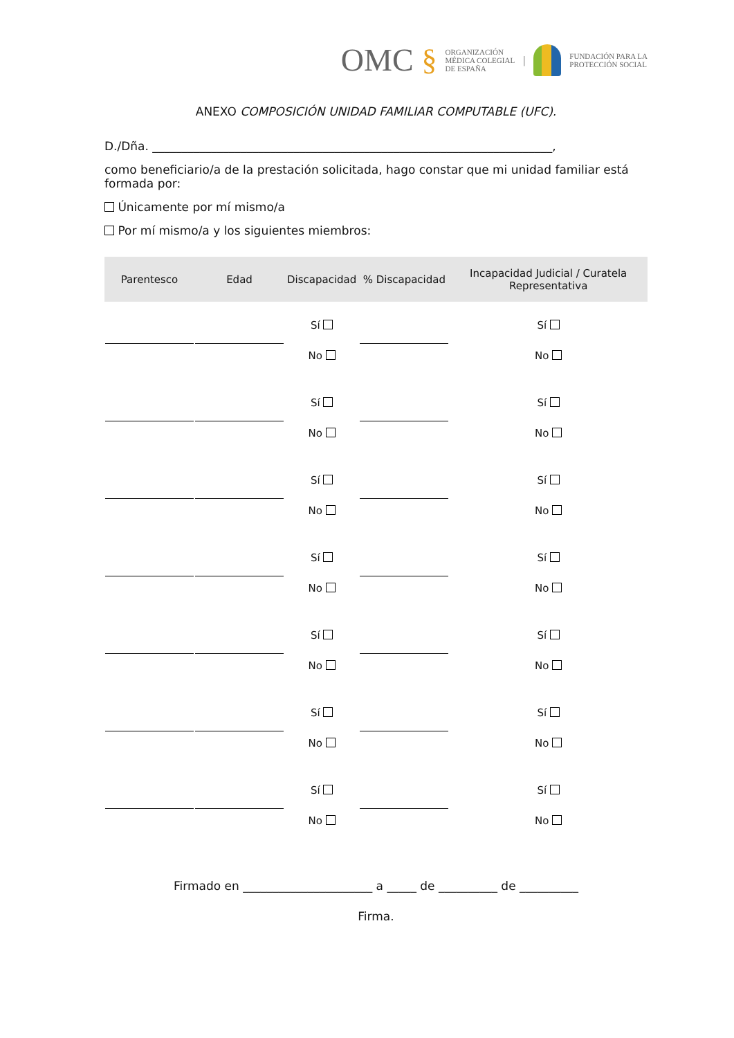OMC § ORGANIZACIÓN
MÉDICA COLEGIAL
DE ESPAÑA | FUNDACIÓN PARA LA
PROTECCIÓN SOCIAL
ANEXO COMPOSICIÓN UNIDAD FAMILIAR COMPUTABLE (UFC).
D./Dña. ____________________________________________________________________,
como beneficiario/a de la prestación solicitada, hago constar que mi unidad familiar está formada por:
Únicamente por mí mismo/a
Por mí mismo/a y los siguientes miembros:
| Parentesco | Edad | Discapacidad | % Discapacidad | Incapacidad Judicial / Curatela Representativa |
| --- | --- | --- | --- | --- |
| | | Sí No | | Sí No |
| | | Sí No | | Sí No |
| | | Sí No | | Sí No |
| | | Sí No | | Sí No |
| | | Sí No | | Sí No |
| | | Sí No | | Sí No |
| | | Sí No | | Sí No |
Firmado en ______________________ a _____ de __________ de __________
Firma.